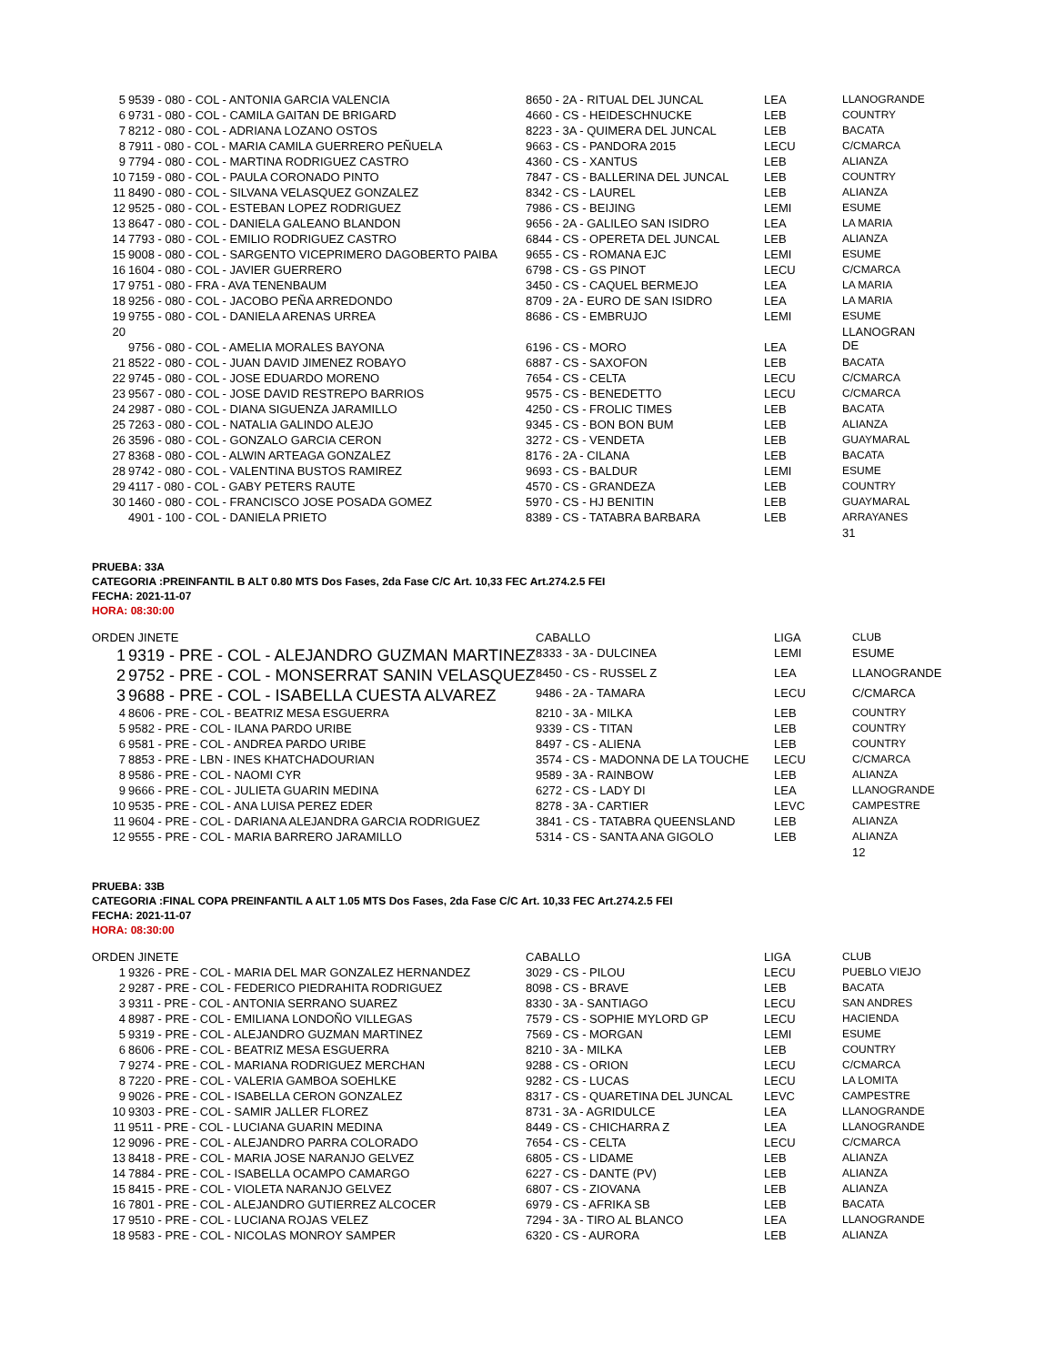| 5 | 9539 - 080 - COL - ANTONIA GARCIA VALENCIA | 8650 - 2A - RITUAL DEL JUNCAL | LEA | LLANOGRANDE |
| 6 | 9731 - 080 - COL - CAMILA GAITAN DE BRIGARD | 4660 - CS - HEIDESCHNUCKE | LEB | COUNTRY |
| 7 | 8212 - 080 - COL - ADRIANA LOZANO OSTOS | 8223 - 3A - QUIMERA DEL JUNCAL | LEB | BACATA |
| 8 | 7911 - 080 - COL - MARIA CAMILA GUERRERO PEÑUELA | 9663 - CS - PANDORA 2015 | LECU | C/CMARCA |
| 9 | 7794 - 080 - COL - MARTINA RODRIGUEZ CASTRO | 4360 - CS - XANTUS | LEB | ALIANZA |
| 10 | 7159 - 080 - COL - PAULA CORONADO PINTO | 7847 - CS - BALLERINA DEL JUNCAL | LEB | COUNTRY |
| 11 | 8490 - 080 - COL - SILVANA VELASQUEZ GONZALEZ | 8342 - CS - LAUREL | LEB | ALIANZA |
| 12 | 9525 - 080 - COL - ESTEBAN LOPEZ RODRIGUEZ | 7986 - CS - BEIJING | LEMI | ESUME |
| 13 | 8647 - 080 - COL - DANIELA GALEANO BLANDON | 9656 - 2A - GALILEO SAN ISIDRO | LEA | LA MARIA |
| 14 | 7793 - 080 - COL - EMILIO RODRIGUEZ CASTRO | 6844 - CS - OPERETA DEL JUNCAL | LEB | ALIANZA |
| 15 | 9008 - 080 - COL - SARGENTO VICEPRIMERO DAGOBERTO PAIBA | 9655 - CS - ROMANA EJC | LEMI | ESUME |
| 16 | 1604 - 080 - COL - JAVIER GUERRERO | 6798 - CS - GS PINOT | LECU | C/CMARCA |
| 17 | 9751 - 080 - FRA - AVA TENENBAUM | 3450 - CS - CAQUEL BERMEJO | LEA | LA MARIA |
| 18 | 9256 - 080 - COL - JACOBO PEÑA ARREDONDO | 8709 - 2A - EURO DE SAN ISIDRO | LEA | LA MARIA |
| 19 | 9755 - 080 - COL - DANIELA ARENAS URREA | 8686 - CS - EMBRUJO | LEMI | ESUME |
| 20 | 9756 - 080 - COL - AMELIA MORALES BAYONA | 6196 - CS - MORO | LEA | LLANOGRAN DE |
| 21 | 8522 - 080 - COL - JUAN DAVID JIMENEZ ROBAYO | 6887 - CS - SAXOFON | LEB | BACATA |
| 22 | 9745 - 080 - COL - JOSE EDUARDO MORENO | 7654 - CS - CELTA | LECU | C/CMARCA |
| 23 | 9567 - 080 - COL - JOSE DAVID RESTREPO BARRIOS | 9575 - CS - BENEDETTO | LECU | C/CMARCA |
| 24 | 2987 - 080 - COL - DIANA SIGUENZA JARAMILLO | 4250 - CS - FROLIC TIMES | LEB | BACATA |
| 25 | 7263 - 080 - COL - NATALIA GALINDO ALEJO | 9345 - CS - BON BON BUM | LEB | ALIANZA |
| 26 | 3596 - 080 - COL - GONZALO GARCIA CERON | 3272 - CS - VENDETA | LEB | GUAYMARAL |
| 27 | 8368 - 080 - COL - ALWIN ARTEAGA GONZALEZ | 8176 - 2A - CILANA | LEB | BACATA |
| 28 | 9742 - 080 - COL - VALENTINA BUSTOS RAMIREZ | 9693 - CS - BALDUR | LEMI | ESUME |
| 29 | 4117 - 080 - COL - GABY PETERS RAUTE | 4570 - CS - GRANDEZA | LEB | COUNTRY |
| 30 | 1460 - 080 - COL - FRANCISCO JOSE POSADA GOMEZ | 5970 - CS - HJ BENITIN | LEB | GUAYMARAL |
| | 4901 - 100 - COL - DANIELA PRIETO | 8389 - CS - TATABRA BARBARA | LEB | ARRAYANES |
| | | | | 31 |
PRUEBA: 33A
CATEGORIA :PREINFANTIL B ALT 0.80 MTS Dos Fases, 2da Fase C/C Art. 10,33 FEC Art.274.2.5 FEI
FECHA: 2021-11-07
HORA: 08:30:00
| ORDEN JINETE | | CABALLO | LIGA | CLUB |
| 1 | 9319 - PRE - COL - ALEJANDRO GUZMAN MARTINEZ | 8333 - 3A - DULCINEA | LEMI | ESUME |
| 2 | 9752 - PRE - COL - MONSERRAT SANIN VELASQUEZ | 8450 - CS - RUSSEL Z | LEA | LLANOGRANDE |
| 3 | 9688 - PRE - COL - ISABELLA CUESTA ALVAREZ | 9486 - 2A - TAMARA | LECU | C/CMARCA |
| 4 | 8606 - PRE - COL - BEATRIZ MESA ESGUERRA | 8210 - 3A - MILKA | LEB | COUNTRY |
| 5 | 9582 - PRE - COL - ILANA PARDO URIBE | 9339 - CS - TITAN | LEB | COUNTRY |
| 6 | 9581 - PRE - COL - ANDREA PARDO URIBE | 8497 - CS - ALIENA | LEB | COUNTRY |
| 7 | 8853 - PRE - LBN - INES KHATCHADOURIAN | 3574 - CS - MADONNA DE LA TOUCHE | LECU | C/CMARCA |
| 8 | 9586 - PRE - COL - NAOMI CYR | 9589 - 3A - RAINBOW | LEB | ALIANZA |
| 9 | 9666 - PRE - COL - JULIETA GUARIN MEDINA | 6272 - CS - LADY DI | LEA | LLANOGRANDE |
| 10 | 9535 - PRE - COL - ANA LUISA PEREZ EDER | 8278 - 3A - CARTIER | LEVC | CAMPESTRE |
| 11 | 9604 - PRE - COL - DARIANA ALEJANDRA GARCIA RODRIGUEZ | 3841 - CS - TATABRA QUEENSLAND | LEB | ALIANZA |
| 12 | 9555 - PRE - COL - MARIA BARRERO JARAMILLO | 5314 - CS - SANTA ANA GIGOLO | LEB | ALIANZA |
| | | | | 12 |
PRUEBA: 33B
CATEGORIA :FINAL COPA PREINFANTIL A ALT 1.05 MTS Dos Fases, 2da Fase C/C Art. 10,33 FEC Art.274.2.5 FEI
FECHA: 2021-11-07
HORA: 08:30:00
| ORDEN JINETE | | CABALLO | LIGA | CLUB |
| 1 | 9326 - PRE - COL - MARIA DEL MAR GONZALEZ HERNANDEZ | 3029 - CS - PILOU | LECU | PUEBLO VIEJO |
| 2 | 9287 - PRE - COL - FEDERICO PIEDRAHITA RODRIGUEZ | 8098 - CS - BRAVE | LEB | BACATA |
| 3 | 9311 - PRE - COL - ANTONIA SERRANO SUAREZ | 8330 - 3A - SANTIAGO | LECU | SAN ANDRES |
| 4 | 8987 - PRE - COL - EMILIANA LONDOÑO VILLEGAS | 7579 - CS - SOPHIE MYLORD GP | LECU | HACIENDA |
| 5 | 9319 - PRE - COL - ALEJANDRO GUZMAN MARTINEZ | 7569 - CS - MORGAN | LEMI | ESUME |
| 6 | 8606 - PRE - COL - BEATRIZ MESA ESGUERRA | 8210 - 3A - MILKA | LEB | COUNTRY |
| 7 | 9274 - PRE - COL - MARIANA RODRIGUEZ MERCHAN | 9288 - CS - ORION | LECU | C/CMARCA |
| 8 | 7220 - PRE - COL - VALERIA GAMBOA SOEHLKE | 9282 - CS - LUCAS | LECU | LA LOMITA |
| 9 | 9026 - PRE - COL - ISABELLA CERON GONZALEZ | 8317 - CS - QUARETINA DEL JUNCAL | LEVC | CAMPESTRE |
| 10 | 9303 - PRE - COL - SAMIR JALLER FLOREZ | 8731 - 3A - AGRIDULCE | LEA | LLANOGRANDE |
| 11 | 9511 - PRE - COL - LUCIANA GUARIN MEDINA | 8449 - CS - CHICHARRA Z | LEA | LLANOGRANDE |
| 12 | 9096 - PRE - COL - ALEJANDRO PARRA COLORADO | 7654 - CS - CELTA | LECU | C/CMARCA |
| 13 | 8418 - PRE - COL - MARIA JOSE NARANJO GELVEZ | 6805 - CS - LIDAME | LEB | ALIANZA |
| 14 | 7884 - PRE - COL - ISABELLA OCAMPO CAMARGO | 6227 - CS - DANTE (PV) | LEB | ALIANZA |
| 15 | 8415 - PRE - COL - VIOLETA NARANJO GELVEZ | 6807 - CS - ZIOVANA | LEB | ALIANZA |
| 16 | 7801 - PRE - COL - ALEJANDRO GUTIERREZ ALCOCER | 6979 - CS - AFRIKA SB | LEB | BACATA |
| 17 | 9510 - PRE - COL - LUCIANA ROJAS VELEZ | 7294 - 3A - TIRO AL BLANCO | LEA | LLANOGRANDE |
| 18 | 9583 - PRE - COL - NICOLAS MONROY SAMPER | 6320 - CS - AURORA | LEB | ALIANZA |